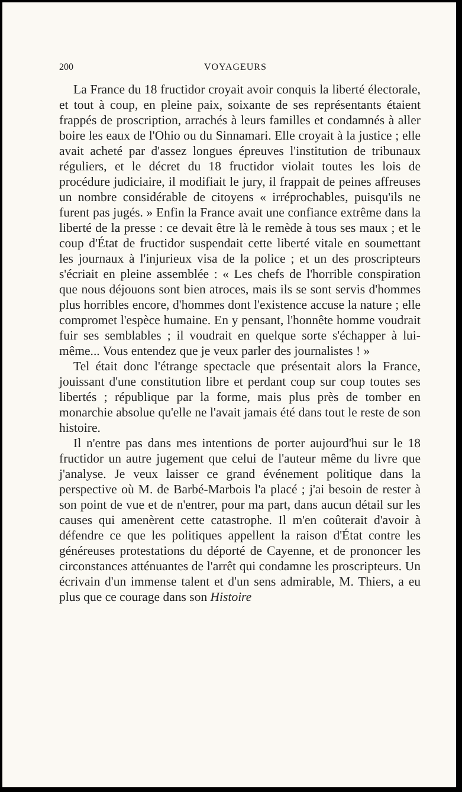200 VOYAGEURS
La France du 18 fructidor croyait avoir conquis la liberté électorale, et tout à coup, en pleine paix, soixante de ses représentants étaient frappés de proscription, arrachés à leurs familles et condamnés à aller boire les eaux de l'Ohio ou du Sinnamari. Elle croyait à la justice ; elle avait acheté par d'assez longues épreuves l'institution de tribunaux réguliers, et le décret du 18 fructidor violait toutes les lois de procédure judiciaire, il modifiait le jury, il frappait de peines affreuses un nombre considérable de citoyens « irréprochables, puisqu'ils ne furent pas jugés. » Enfin la France avait une confiance extrême dans la liberté de la presse : ce devait être là le remède à tous ses maux ; et le coup d'État de fructidor suspendait cette liberté vitale en soumettant les journaux à l'injurieux visa de la police ; et un des proscripteurs s'écriait en pleine assemblée : « Les chefs de l'horrible conspiration que nous déjouons sont bien atroces, mais ils se sont servis d'hommes plus horribles encore, d'hommes dont l'existence accuse la nature ; elle compromet l'espèce humaine. En y pensant, l'honnête homme voudrait fuir ses semblables ; il voudrait en quelque sorte s'échapper à lui-même... Vous entendez que je veux parler des journalistes ! »
Tel était donc l'étrange spectacle que présentait alors la France, jouissant d'une constitution libre et perdant coup sur coup toutes ses libertés ; république par la forme, mais plus près de tomber en monarchie absolue qu'elle ne l'avait jamais été dans tout le reste de son histoire.
Il n'entre pas dans mes intentions de porter aujourd'hui sur le 18 fructidor un autre jugement que celui de l'auteur même du livre que j'analyse. Je veux laisser ce grand événement politique dans la perspective où M. de Barbé-Marbois l'a placé ; j'ai besoin de rester à son point de vue et de n'entrer, pour ma part, dans aucun détail sur les causes qui amenèrent cette catastrophe. Il m'en coûterait d'avoir à défendre ce que les politiques appellent la raison d'État contre les généreuses protestations du déporté de Cayenne, et de prononcer les circonstances atténuantes de l'arrêt qui condamne les proscripteurs. Un écrivain d'un immense talent et d'un sens admirable, M. Thiers, a eu plus que ce courage dans son Histoire